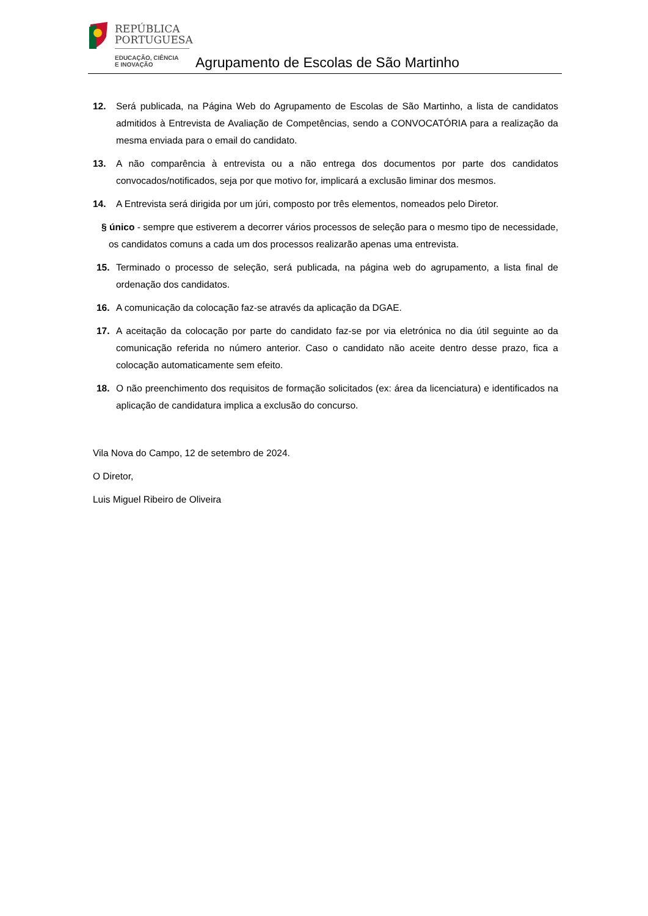REPÚBLICA
PORTUGUESA
EDUCAÇÃO, CIÊNCIA
E INOVAÇÃO
Agrupamento de Escolas de São Martinho
12. Será publicada, na Página Web do Agrupamento de Escolas de São Martinho, a lista de candidatos admitidos à Entrevista de Avaliação de Competências, sendo a CONVOCATÓRIA para a realização da mesma enviada para o email do candidato.
13. A não comparência à entrevista ou a não entrega dos documentos por parte dos candidatos convocados/notificados, seja por que motivo for, implicará a exclusão liminar dos mesmos.
14. A Entrevista será dirigida por um júri, composto por três elementos, nomeados pelo Diretor.
§ único - sempre que estiverem a decorrer vários processos de seleção para o mesmo tipo de necessidade, os candidatos comuns a cada um dos processos realizarão apenas uma entrevista.
15. Terminado o processo de seleção, será publicada, na página web do agrupamento, a lista final de ordenação dos candidatos.
16. A comunicação da colocação faz-se através da aplicação da DGAE.
17. A aceitação da colocação por parte do candidato faz-se por via eletrónica no dia útil seguinte ao da comunicação referida no número anterior. Caso o candidato não aceite dentro desse prazo, fica a colocação automaticamente sem efeito.
18. O não preenchimento dos requisitos de formação solicitados (ex: área da licenciatura) e identificados na aplicação de candidatura implica a exclusão do concurso.
Vila Nova do Campo, 12 de setembro de 2024.
O Diretor,
Luis Miguel Ribeiro de Oliveira